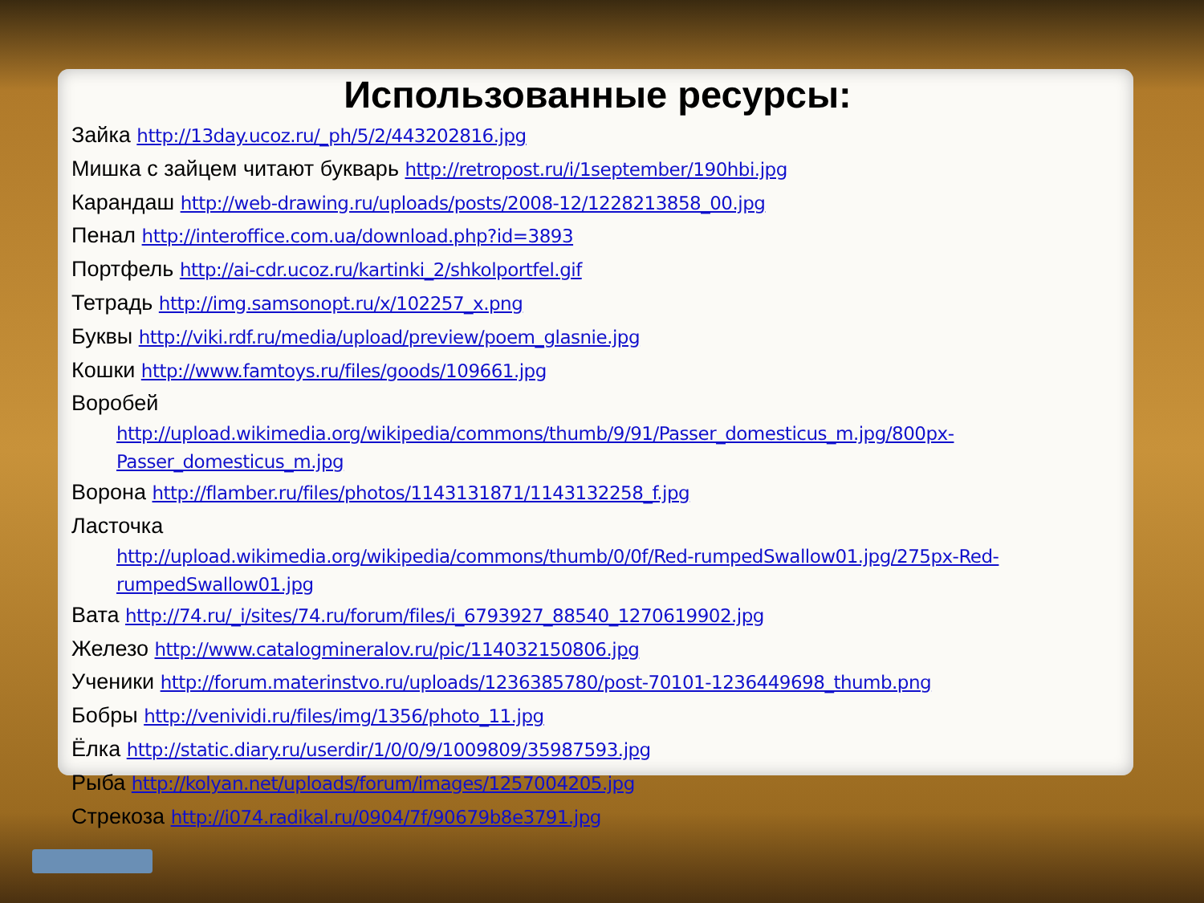Использованные ресурсы:
Зайка http://13day.ucoz.ru/_ph/5/2/443202816.jpg
Мишка с зайцем читают букварь http://retropost.ru/i/1september/190hbi.jpg
Карандаш http://web-drawing.ru/uploads/posts/2008-12/1228213858_00.jpg
Пенал http://interoffice.com.ua/download.php?id=3893
Портфель http://ai-cdr.ucoz.ru/kartinki_2/shkolportfel.gif
Тетрадь http://img.samsonopt.ru/x/102257_x.png
Буквы http://viki.rdf.ru/media/upload/preview/poem_glasnie.jpg
Кошки http://www.famtoys.ru/files/goods/109661.jpg
Воробей
http://upload.wikimedia.org/wikipedia/commons/thumb/9/91/Passer_domesticus_m.jpg/800px-Passer_domesticus_m.jpg
Ворона http://flamber.ru/files/photos/1143131871/1143132258_f.jpg
Ласточка
http://upload.wikimedia.org/wikipedia/commons/thumb/0/0f/Red-rumpedSwallow01.jpg/275px-Red-rumpedSwallow01.jpg
Вата http://74.ru/_i/sites/74.ru/forum/files/i_6793927_88540_1270619902.jpg
Железо http://www.catalogmineralov.ru/pic/114032150806.jpg
Ученики http://forum.materinstvo.ru/uploads/1236385780/post-70101-1236449698_thumb.png
Бобры http://venividi.ru/files/img/1356/photo_11.jpg
Ёлка http://static.diary.ru/userdir/1/0/0/9/1009809/35987593.jpg
Рыба http://kolyan.net/uploads/forum/images/1257004205.jpg
Стрекоза http://i074.radikal.ru/0904/7f/90679b8e3791.jpg